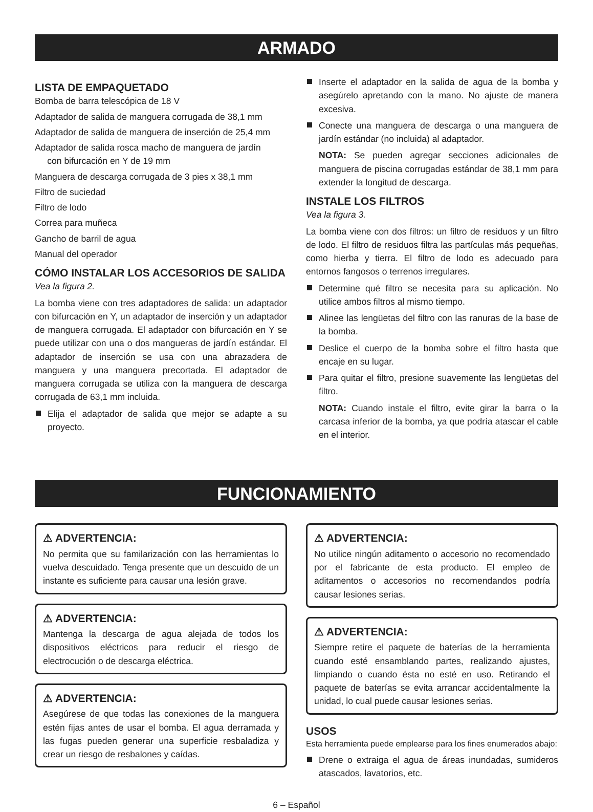ARMADO
LISTA DE EMPAQUETADO
Bomba de barra telescópica de 18 V
Adaptador de salida de manguera corrugada de 38,1 mm
Adaptador de salida de manguera de inserción de 25,4 mm
Adaptador de salida rosca macho de manguera de jardín
con bifurcación en Y de 19 mm
Manguera de descarga corrugada de 3 pies x 38,1 mm
Filtro de suciedad
Filtro de lodo
Correa para muñeca
Gancho de barril de agua
Manual del operador
CÓMO INSTALAR LOS ACCESORIOS DE SALIDA
Vea la figura 2.
La bomba viene con tres adaptadores de salida: un adaptador con bifurcación en Y, un adaptador de inserción y un adaptador de manguera corrugada. El adaptador con bifurcación en Y se puede utilizar con una o dos mangueras de jardín estándar. El adaptador de inserción se usa con una abrazadera de manguera y una manguera precortada. El adaptador de manguera corrugada se utiliza con la manguera de descarga corrugada de 63,1 mm incluida.
Elija el adaptador de salida que mejor se adapte a su proyecto.
Inserte el adaptador en la salida de agua de la bomba y asegúrelo apretando con la mano. No ajuste de manera excesiva.
Conecte una manguera de descarga o una manguera de jardín estándar (no incluida) al adaptador.
NOTA: Se pueden agregar secciones adicionales de manguera de piscina corrugadas estándar de 38,1 mm para extender la longitud de descarga.
INSTALE LOS FILTROS
Vea la figura 3.
La bomba viene con dos filtros: un filtro de residuos y un filtro de lodo. El filtro de residuos filtra las partículas más pequeñas, como hierba y tierra. El filtro de lodo es adecuado para entornos fangosos o terrenos irregulares.
Determine qué filtro se necesita para su aplicación. No utilice ambos filtros al mismo tiempo.
Alinee las lengüetas del filtro con las ranuras de la base de la bomba.
Deslice el cuerpo de la bomba sobre el filtro hasta que encaje en su lugar.
Para quitar el filtro, presione suavemente las lengüetas del filtro.
NOTA: Cuando instale el filtro, evite girar la barra o la carcasa inferior de la bomba, ya que podría atascar el cable en el interior.
FUNCIONAMIENTO
⚠ ADVERTENCIA:
No permita que su familarización con las herramientas lo vuelva descuidado. Tenga presente que un descuido de un instante es suficiente para causar una lesión grave.
⚠ ADVERTENCIA:
Mantenga la descarga de agua alejada de todos los dispositivos eléctricos para reducir el riesgo de electrocución o de descarga eléctrica.
⚠ ADVERTENCIA:
Asegúrese de que todas las conexiones de la manguera estén fijas antes de usar el bomba. El agua derramada y las fugas pueden generar una superficie resbaladiza y crear un riesgo de resbalones y caídas.
⚠ ADVERTENCIA:
No utilice ningún aditamento o accesorio no recomendado por el fabricante de esta producto. El empleo de aditamentos o accesorios no recomendandos podría causar lesiones serias.
⚠ ADVERTENCIA:
Siempre retire el paquete de baterías de la herramienta cuando esté ensamblando partes, realizando ajustes, limpiando o cuando ésta no esté en uso. Retirando el paquete de baterías se evita arrancar accidentalmente la unidad, lo cual puede causar lesiones serias.
USOS
Esta herramienta puede emplearse para los fines enumerados abajo:
Drene o extraiga el agua de áreas inundadas, sumideros atascados, lavatorios, etc.
6 – Español